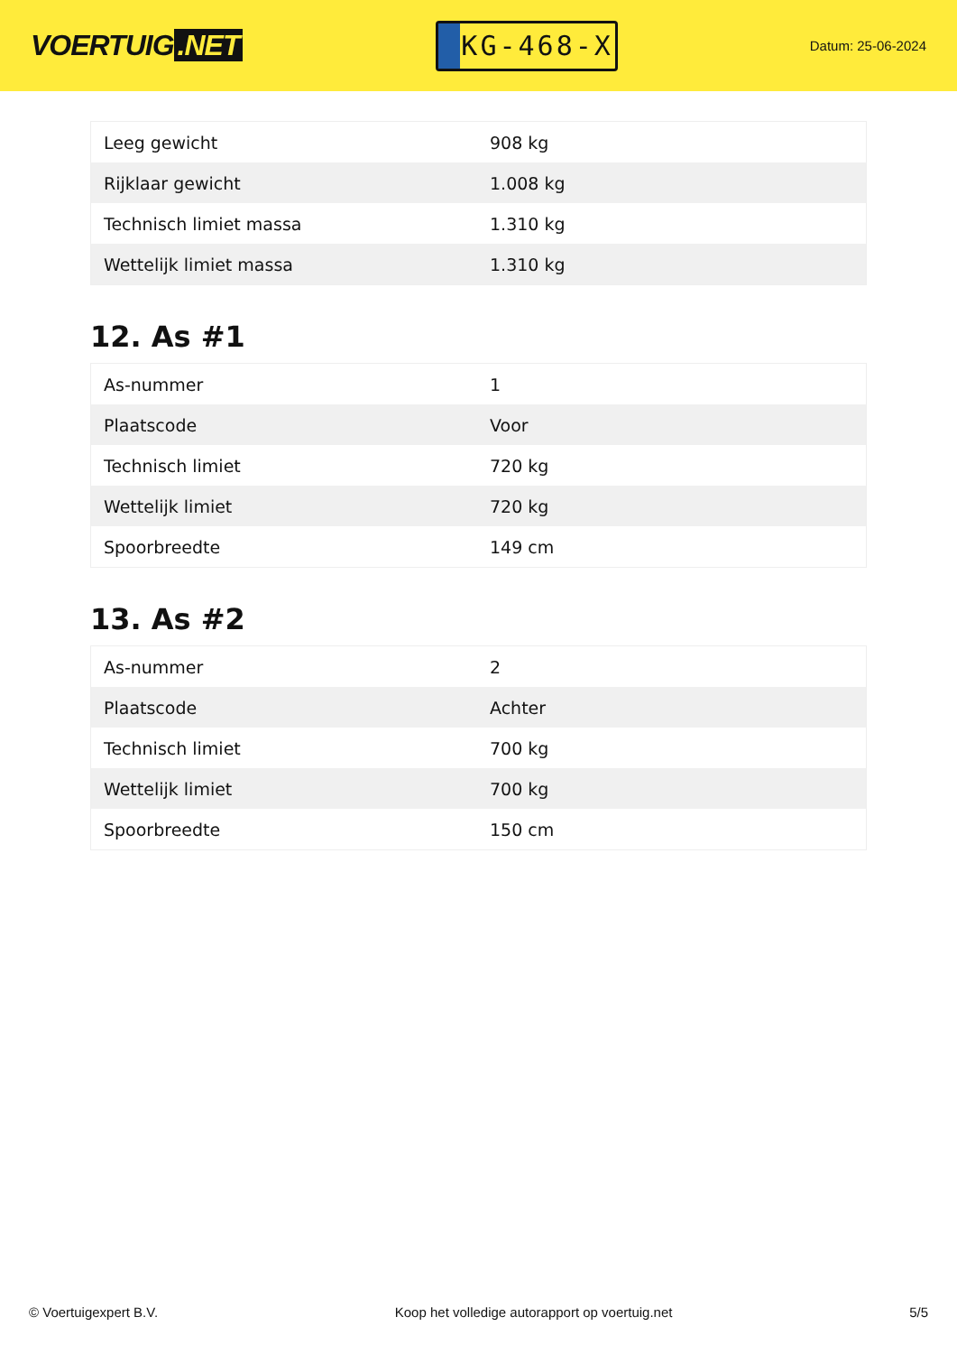VOERTUIG.NET
KG-468-X
Datum: 25-06-2024
| Leeg gewicht | 908 kg |
| Rijklaar gewicht | 1.008 kg |
| Technisch limiet massa | 1.310 kg |
| Wettelijk limiet massa | 1.310 kg |
12. As #1
| As-nummer | 1 |
| Plaatscode | Voor |
| Technisch limiet | 720 kg |
| Wettelijk limiet | 720 kg |
| Spoorbreedte | 149 cm |
13. As #2
| As-nummer | 2 |
| Plaatscode | Achter |
| Technisch limiet | 700 kg |
| Wettelijk limiet | 700 kg |
| Spoorbreedte | 150 cm |
© Voertuigexpert B.V. Koop het volledige autorapport op voertuig.net 5/5